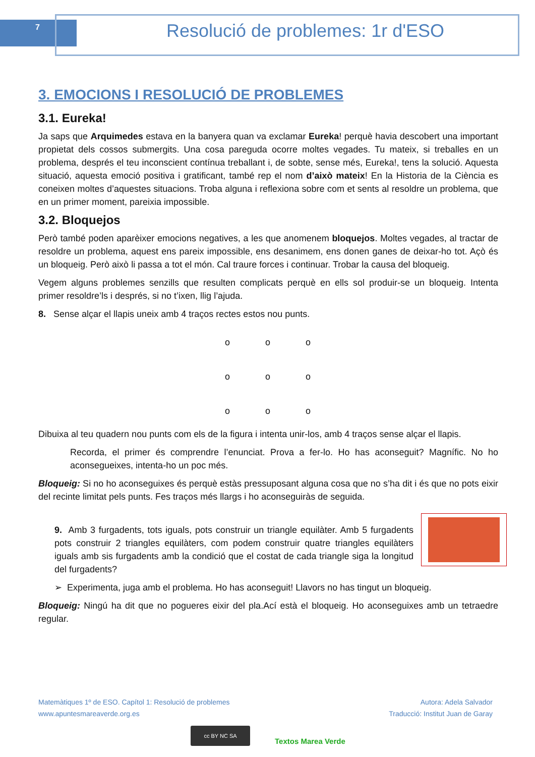7
Resolució de problemes: 1r d'ESO
3. EMOCIONS I RESOLUCIÓ DE PROBLEMES
3.1. Eureka!
Ja saps que Arquimedes estava en la banyera quan va exclamar Eureka! perquè havia descobert una important propietat dels cossos submergits. Una cosa pareguda ocorre moltes vegades. Tu mateix, si treballes en un problema, després el teu inconscient contínua treballant i, de sobte, sense més, Eureka!, tens la solució. Aquesta situació, aquesta emoció positiva i gratificant, també rep el nom d’això mateix! En la Historia de la Ciència es coneixen moltes d’aquestes situacions. Troba alguna i reflexiona sobre com et sents al resoldre un problema, que en un primer moment, pareixia impossible.
3.2. Bloquejos
Però també poden aparèixer emocions negatives, a les que anomenem bloquejos. Moltes vegades, al tractar de resoldre un problema, aquest ens pareix impossible, ens desanimem, ens donen ganes de deixar-ho tot. Açò és un bloqueig. Però això li passa a tot el món. Cal traure forces i continuar. Trobar la causa del bloqueig.
Vegem alguns problemes senzills que resulten complicats perquè en ells sol produir-se un bloqueig. Intenta primer resoldre’ls i després, si no t’ixen, llig l’ajuda.
8. Sense alçar el llapis uneix amb 4 traços rectes estos nou punts.
ooooooooo
Dibuixa al teu quadern nou punts com els de la figura i intenta unir-los, amb 4 traços sense alçar el llapis.
Recorda, el primer és comprendre l’enunciat. Prova a fer-lo. Ho has aconseguit? Magnífic. No ho aconsegueixes, intenta-ho un poc més.
Bloqueig: Si no ho aconseguixes és perquè estàs pressuposant alguna cosa que no s’ha dit i és que no pots eixir del recinte limitat pels punts. Fes traços més llargs i ho aconseguiràs de seguida.
9. Amb 3 furgadents, tots iguals, pots construir un triangle equilàter. Amb 5 furgadents pots construir 2 triangles equilàters, com podem construir quatre triangles equilàters iguals amb sis furgadents amb la condició que el costat de cada triangle siga la longitud del furgadents?
➢ Experimenta, juga amb el problema. Ho has aconseguit! Llavors no has tingut un bloqueig.
Bloqueig: Ningú ha dit que no pogueres eixir del pla.Ací està el bloqueig. Ho aconseguixes amb un tetraedre regular.
Matemàtiques 1º de ESO. Capítol 1: Resolució de problemes
www.apuntesmareaverde.org.es
Autora: Adela Salvador
Traducció: Institut Juan de Garay
cc BY NC SA
Textos Marea Verde